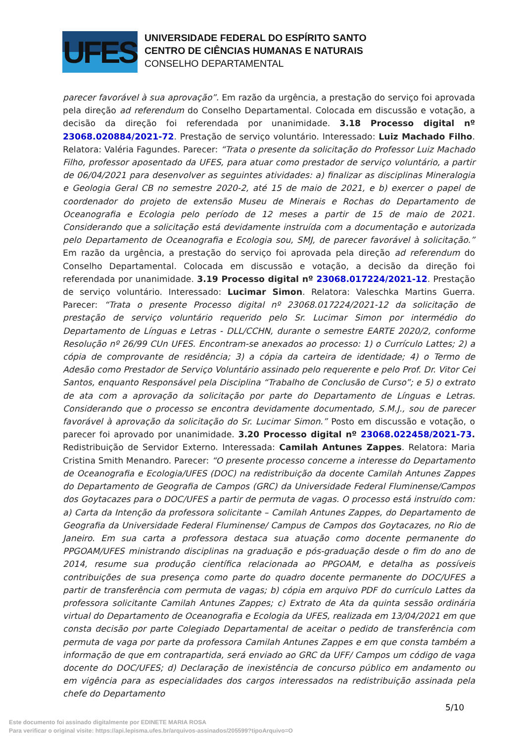UFES
UNIVERSIDADE FEDERAL DO ESPÍRITO SANTO
CENTRO DE CIÊNCIAS HUMANAS E NATURAIS
CONSELHO DEPARTAMENTAL
parecer favorável à sua aprovação”. Em razão da urgência, a prestação do serviço foi aprovada pela direção ad referendum do Conselho Departamental. Colocada em discussão e votação, a decisão da direção foi referendada por unanimidade. 3.18 Processo digital nº 23068.020884/2021-72. Prestação de serviço voluntário. Interessado: Luiz Machado Filho. Relatora: Valéria Fagundes. Parecer: “Trata o presente da solicitação do Professor Luiz Machado Filho, professor aposentado da UFES, para atuar como prestador de serviço voluntário, a partir de 06/04/2021 para desenvolver as seguintes atividades: a) finalizar as disciplinas Mineralogia e Geologia Geral CB no semestre 2020-2, até 15 de maio de 2021, e b) exercer o papel de coordenador do projeto de extensão Museu de Minerais e Rochas do Departamento de Oceanografia e Ecologia pelo período de 12 meses a partir de 15 de maio de 2021. Considerando que a solicitação está devidamente instruída com a documentação e autorizada pelo Departamento de Oceanografia e Ecologia sou, SMJ, de parecer favorável à solicitação.” Em razão da urgência, a prestação do serviço foi aprovada pela direção ad referendum do Conselho Departamental. Colocada em discussão e votação, a decisão da direção foi referendada por unanimidade. 3.19 Processo digital nº 23068.017224/2021-12. Prestação de serviço voluntário. Interessado: Lucimar Simon. Relatora: Valeschka Martins Guerra. Parecer: “Trata o presente Processo digital nº 23068.017224/2021-12 da solicitação de prestação de serviço voluntário requerido pelo Sr. Lucimar Simon por intermédio do Departamento de Línguas e Letras - DLL/CCHN, durante o semestre EARTE 2020/2, conforme Resolução nº 26/99 CUn UFES. Encontram-se anexados ao processo: 1) o Currículo Lattes; 2) a cópia de comprovante de residência; 3) a cópia da carteira de identidade; 4) o Termo de Adesão como Prestador de Serviço Voluntário assinado pelo requerente e pelo Prof. Dr. Vitor Cei Santos, enquanto Responsável pela Disciplina “Trabalho de Conclusão de Curso”; e 5) o extrato de ata com a aprovação da solicitação por parte do Departamento de Línguas e Letras. Considerando que o processo se encontra devidamente documentado, S.M.J., sou de parecer favorável à aprovação da solicitação do Sr. Lucimar Simon.” Posto em discussão e votação, o parecer foi aprovado por unanimidade. 3.20 Processo digital nº 23068.022458/2021-73. Redistribuição de Servidor Externo. Interessada: Camilah Antunes Zappes. Relatora: Maria Cristina Smith Menandro. Parecer: “O presente processo concerne a interesse do Departamento de Oceanografia e Ecologia/UFES (DOC) na redistribuição da docente Camilah Antunes Zappes do Departamento de Geografia de Campos (GRC) da Universidade Federal Fluminense/Campos dos Goytacazes para o DOC/UFES a partir de permuta de vagas. O processo está instruído com: a) Carta da Intenção da professora solicitante – Camilah Antunes Zappes, do Departamento de Geografia da Universidade Federal Fluminense/ Campus de Campos dos Goytacazes, no Rio de Janeiro. Em sua carta a professora destaca sua atuação como docente permanente do PPGOAM/UFES ministrando disciplinas na graduação e pós-graduação desde o fim do ano de 2014, resume sua produção científica relacionada ao PPGOAM, e detalha as possíveis contribuições de sua presença como parte do quadro docente permanente do DOC/UFES a partir de transferência com permuta de vagas; b) cópia em arquivo PDF do currículo Lattes da professora solicitante Camilah Antunes Zappes; c) Extrato de Ata da quinta sessão ordinária virtual do Departamento de Oceanografia e Ecologia da UFES, realizada em 13/04/2021 em que consta decisão por parte Colegiado Departamental de aceitar o pedido de transferência com permuta de vaga por parte da professora Camilah Antunes Zappes e em que consta também a informação de que em contrapartida, será enviado ao GRC da UFF/ Campos um código de vaga docente do DOC/UFES; d) Declaração de inexistência de concurso público em andamento ou em vigência para as especialidades dos cargos interessados na redistribuição assinada pela chefe do Departamento
5/10
Este documento foi assinado digitalmente por EDINETE MARIA ROSA
Para verificar o original visite: https://api.lepisma.ufes.br/arquivos-assinados/205599?tipoArquivo=O